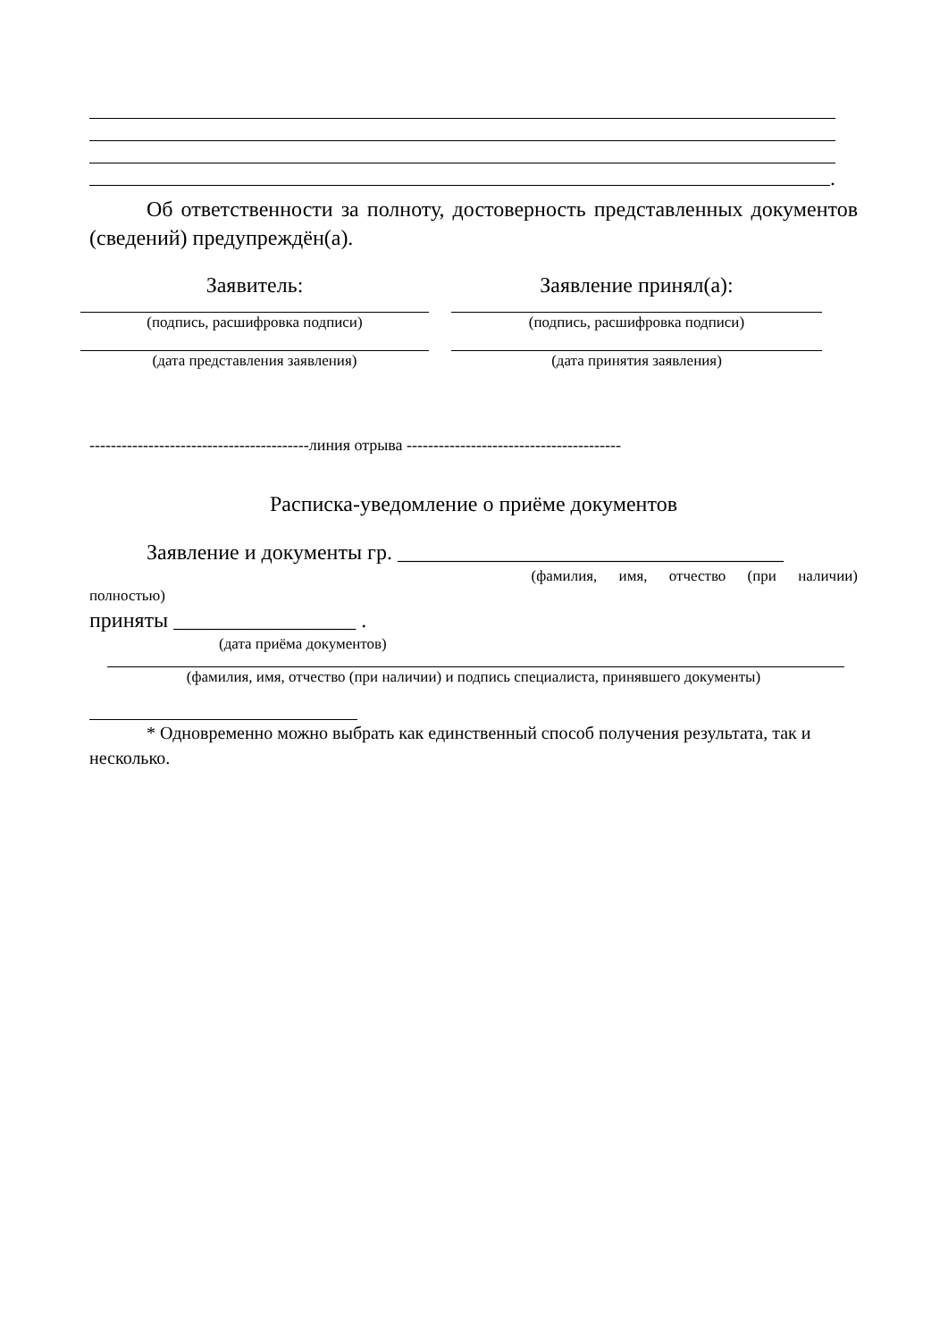.
Об ответственности за полноту, достоверность представленных документов (сведений) предупреждён(а).
Заявитель:
(подпись, расшифровка подписи)
(дата представления заявления)
Заявление принял(а):
(подпись, расшифровка подписи)
(дата принятия заявления)
-----------------------------------------линия отрыва ----------------------------------------
Расписка-уведомление о приёме документов
Заявление и документы гр. ____________________________________
(фамилия, имя, отчество (при наличии)
полностью)
приняты _________________ .
(дата приёма документов)
(фамилия, имя, отчество (при наличии) и подпись специалиста, принявшего документы)
* Одновременно можно выбрать как единственный способ получения результата, так и несколько.